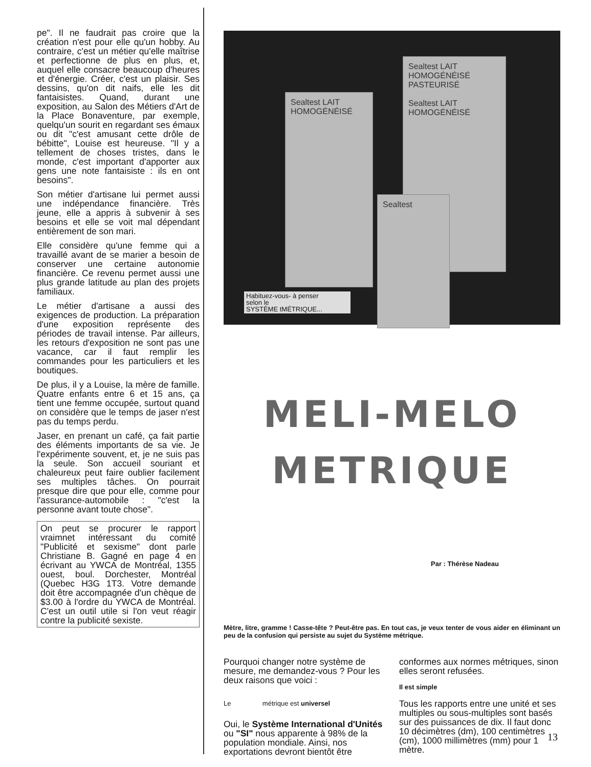pe". Il ne faudrait pas croire que la création n'est pour elle qu'un hobby. Au contraire, c'est un métier qu'elle maîtrise et perfectionne de plus en plus, et, auquel elle consacre beaucoup d'heures et d'énergie. Créer, c'est un plaisir. Ses dessins, qu'on dit naifs, elle les dit fantaisistes. Quand, durant une exposition, au Salon des Métiers d'Art de la Place Bonaventure, par exemple, quelqu'un sourit en regardant ses émaux ou dit "c'est amusant cette drôle de bébitte", Louise est heureuse. "Il y a tellement de choses tristes, dans le monde, c'est important d'apporter aux gens une note fantaisiste : ils en ont besoins".
Son métier d'artisane lui permet aussi une indépendance financière. Très jeune, elle a appris à subvenir à ses besoins et elle se voit mal dépendant entièrement de son mari.
Elle considère qu'une femme qui a travaillé avant de se marier a besoin de conserver une certaine autonomie financière. Ce revenu permet aussi une plus grande latitude au plan des projets familiaux.
Le métier d'artisane a aussi des exigences de production. La préparation d'une exposition représente des périodes de travail intense. Par ailleurs, les retours d'exposition ne sont pas une vacance, car il faut remplir les commandes pour les particuliers et les boutiques.
De plus, il y a Louise, la mère de famille. Quatre enfants entre 6 et 15 ans, ça tient une femme occupée, surtout quand on considère que le temps de jaser n'est pas du temps perdu.
Jaser, en prenant un café, ça fait partie des éléments importants de sa vie. Je l'expérimente souvent, et, je ne suis pas la seule. Son accueil souriant et chaleureux peut faire oublier facilement ses multiples tâches. On pourrait presque dire que pour elle, comme pour l'assurance-automobile : "c'est la personne avant toute chose".
On peut se procurer le rapport vraimnet intéressant du comité "Publicité et sexisme" dont parle Christiane B. Gagné en page 4 en écrivant au YWCA de Montréal, 1355 ouest, boul. Dorchester, Montréal (Quebec H3G 1T3. Votre demande doit être accompagnée d'un chèque de $3.00 à l'ordre du YWCA de Montréal. C'est un outil utile si l'on veut réagir contre la publicité sexiste.
Sealtest LAIT HOMOGÉNÉISÉ
Sealtest LAIT HOMOGÉNÉISÉ PASTEURISÉ
Sealtest LAIT HOMOGÉNÉISÉ
Sealtest
Habituez-vous- à penser
selon le
SYSTÈME tMÉTRIQUE...
MELI-MELO
METRIQUE
Par : Thérèse Nadeau
Mètre, litre, gramme ! Casse-tête ? Peut-être pas. En tout cas, je veux tenter de vous aider en éliminant un peu de la confusion qui persiste au sujet du Système métrique.
Pourquoi changer notre système de mesure, me demandez-vous ? Pour les deux raisons que voici :
Le métrique est universel
Oui, le Système International d'Unités ou "SI" nous apparente à 98% de la population mondiale. Ainsi, nos exportations devront bientôt être
conformes aux normes métriques, sinon elles seront refusées.
Il est simple
Tous les rapports entre une unité et ses multiples ou sous-multiples sont basés sur des puissances de dix. Il faut donc 10 décimètres (dm), 100 centimètres (cm), 1000 millimètres (mm) pour 1 mètre.
13